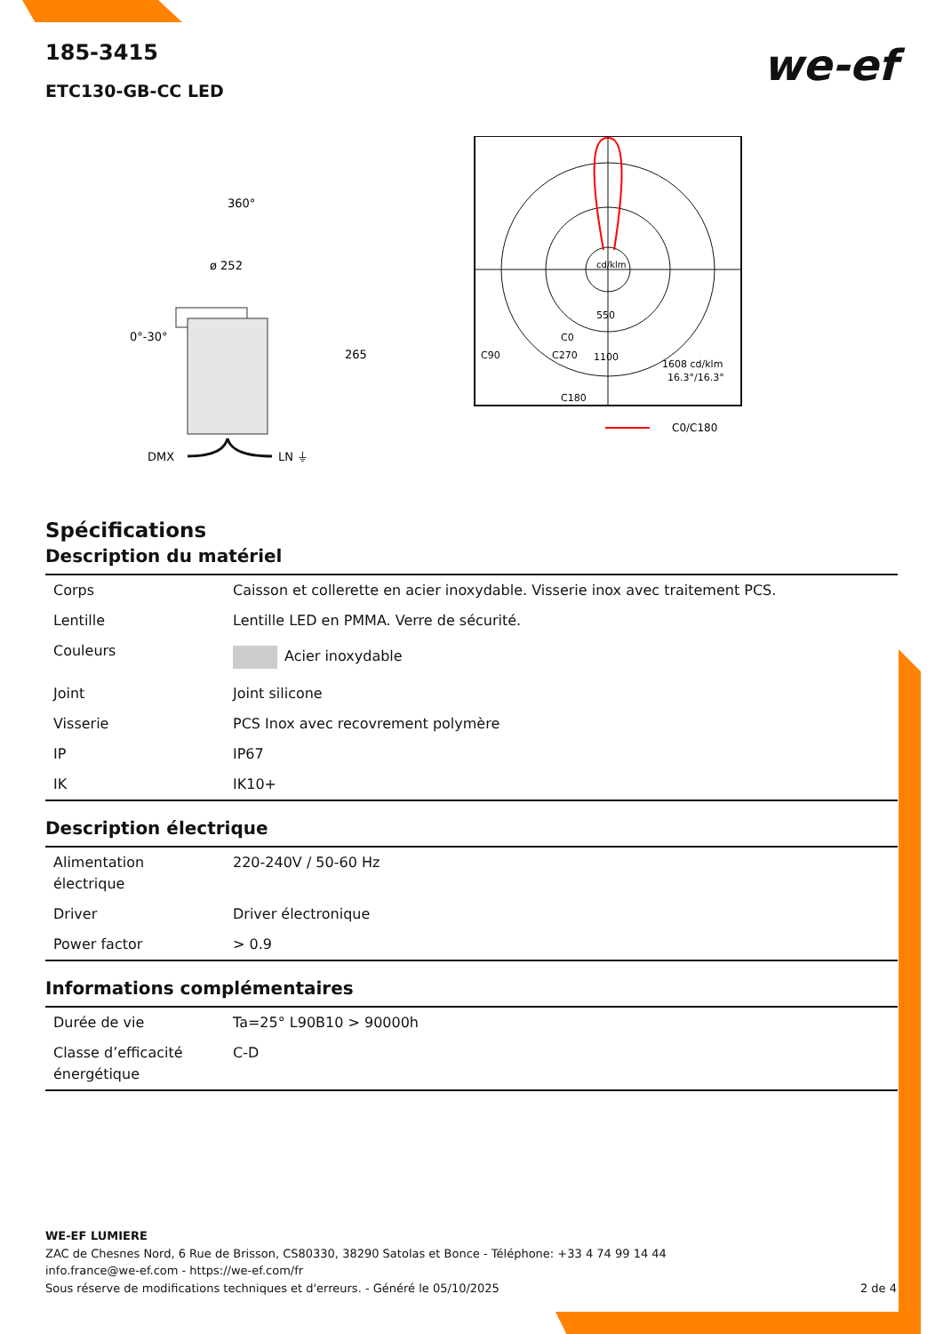we-ef
185-3415
ETC130-GB-CC LED
360°
ø 252
0°-30°
265
DMX
LN ⏚
cd/klm
550
C90
C0
C270
1100
1608 cd/klm
16.3°/16.3°
C180
C0/C180
Spécifications
Description du matériel
| Corps | Caisson et collerette en acier inoxydable. Visserie inox avec traitement PCS. |
| Lentille | Lentille LED en PMMA. Verre de sécurité. |
| Couleurs | Acier inoxydable |
| Joint | Joint silicone |
| Visserie | PCS Inox avec recovrement polymère |
| IP | IP67 |
| IK | IK10+ |
Description électrique
| Alimentation électrique | 220-240V / 50-60 Hz |
| Driver | Driver électronique |
| Power factor | > 0.9 |
Informations complémentaires
| Durée de vie | Ta=25° L90B10 > 90000h |
| Classe d’efficacité énergétique | C-D |
WE-EF LUMIERE
ZAC de Chesnes Nord, 6 Rue de Brisson, CS80330, 38290 Satolas et Bonce - Téléphone: +33 4 74 99 14 44
info.france@we-ef.com - https://we-ef.com/fr
Sous réserve de modifications techniques et d'erreurs. - Généré le 05/10/2025 2 de 4